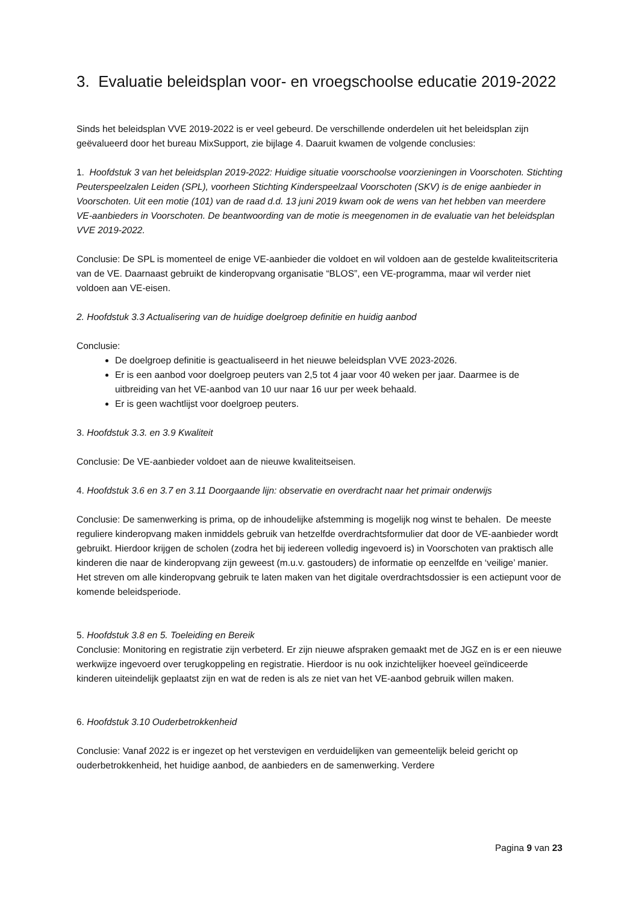3. Evaluatie beleidsplan voor- en vroegschoolse educatie 2019-2022
Sinds het beleidsplan VVE 2019-2022 is er veel gebeurd. De verschillende onderdelen uit het beleidsplan zijn geëvalueerd door het bureau MixSupport, zie bijlage 4. Daaruit kwamen de volgende conclusies:
1. Hoofdstuk 3 van het beleidsplan 2019-2022: Huidige situatie voorschoolse voorzieningen in Voorschoten. Stichting Peuterspeelzalen Leiden (SPL), voorheen Stichting Kinderspeelzaal Voorschoten (SKV) is de enige aanbieder in Voorschoten. Uit een motie (101) van de raad d.d. 13 juni 2019 kwam ook de wens van het hebben van meerdere VE-aanbieders in Voorschoten. De beantwoording van de motie is meegenomen in de evaluatie van het beleidsplan VVE 2019-2022.
Conclusie: De SPL is momenteel de enige VE-aanbieder die voldoet en wil voldoen aan de gestelde kwaliteitscriteria van de VE. Daarnaast gebruikt de kinderopvang organisatie “BLOS”, een VE-programma, maar wil verder niet voldoen aan VE-eisen.
2. Hoofdstuk 3.3 Actualisering van de huidige doelgroep definitie en huidig aanbod
Conclusie:
De doelgroep definitie is geactualiseerd in het nieuwe beleidsplan VVE 2023-2026.
Er is een aanbod voor doelgroep peuters van 2,5 tot 4 jaar voor 40 weken per jaar. Daarmee is de uitbreiding van het VE-aanbod van 10 uur naar 16 uur per week behaald.
Er is geen wachtlijst voor doelgroep peuters.
3. Hoofdstuk 3.3. en 3.9 Kwaliteit
Conclusie: De VE-aanbieder voldoet aan de nieuwe kwaliteitseisen.
4. Hoofdstuk 3.6 en 3.7 en 3.11 Doorgaande lijn: observatie en overdracht naar het primair onderwijs
Conclusie: De samenwerking is prima, op de inhoudelijke afstemming is mogelijk nog winst te behalen. De meeste reguliere kinderopvang maken inmiddels gebruik van hetzelfde overdrachtsformulier dat door de VE-aanbieder wordt gebruikt. Hierdoor krijgen de scholen (zodra het bij iedereen volledig ingevoerd is) in Voorschoten van praktisch alle kinderen die naar de kinderopvang zijn geweest (m.u.v. gastouders) de informatie op eenzelfde en ‘veilige’ manier. Het streven om alle kinderopvang gebruik te laten maken van het digitale overdrachtsdossier is een actiepunt voor de komende beleidsperiode.
5. Hoofdstuk 3.8 en 5. Toeleiding en Bereik
Conclusie: Monitoring en registratie zijn verbeterd. Er zijn nieuwe afspraken gemaakt met de JGZ en is er een nieuwe werkwijze ingevoerd over terugkoppeling en registratie. Hierdoor is nu ook inzichtelijker hoeveel geïndiceerde kinderen uiteindelijk geplaatst zijn en wat de reden is als ze niet van het VE-aanbod gebruik willen maken.
6. Hoofdstuk 3.10 Ouderbetrokkenheid
Conclusie: Vanaf 2022 is er ingezet op het verstevigen en verduidelijken van gemeentelijk beleid gericht op ouderbetrokkenheid, het huidige aanbod, de aanbieders en de samenwerking. Verdere
Pagina 9 van 23